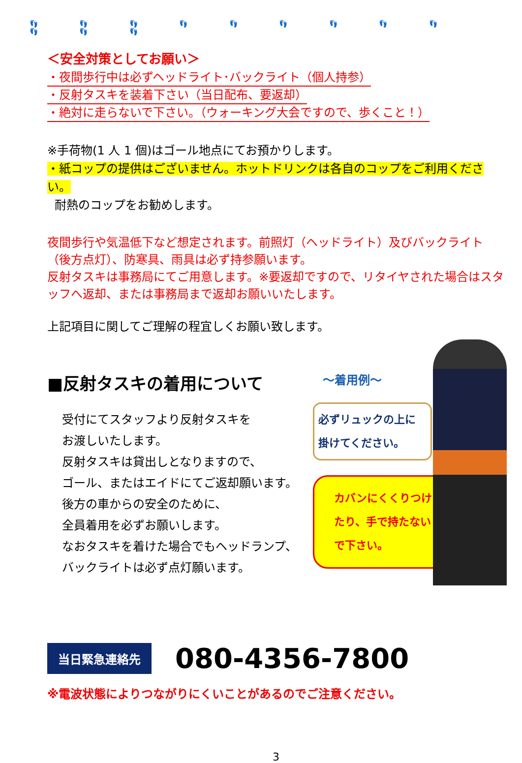👣 👣 👣 👣 👣 👣 👣 👣 👣 👣 👣 👣
＜安全対策としてお願い＞
・夜間歩行中は必ずヘッドライト･バックライト（個人持参）
・反射タスキを装着下さい（当日配布、要返却）
・絶対に走らないで下さい。（ウォーキング大会ですので、歩くこと！）
※手荷物(1 人 1 個)はゴール地点にてお預かりします。
・紙コップの提供はございません。ホットドリンクは各自のコップをご利用ください。
耐熱のコップをお勧めします。
夜間歩行や気温低下など想定されます。前照灯（ヘッドライト）及びバックライト（後方点灯）、防寒具、雨具は必ず持参願います。
反射タスキは事務局にてご用意します。※要返却ですので、リタイヤされた場合はスタッフへ返却、または事務局まで返却お願いいたします。
上記項目に関してご理解の程宜しくお願い致します。
■反射タスキの着用について
受付にてスタッフより反射タスキを
お渡しいたします。
反射タスキは貸出しとなりますので、
ゴール、またはエイドにてご返却願います。
後方の車からの安全のために、
全員着用を必ずお願いします。
なおタスキを着けた場合でもヘッドランプ、
バックライトは必ず点灯願います。
～着用例～
必ずリュックの上に
掛けてください。
カバンにくくりつけたり、手で持たないで下さい。
当日緊急連絡先 080-4356-7800
※電波状態によりつながりにくいことがあるのでご注意ください。
3